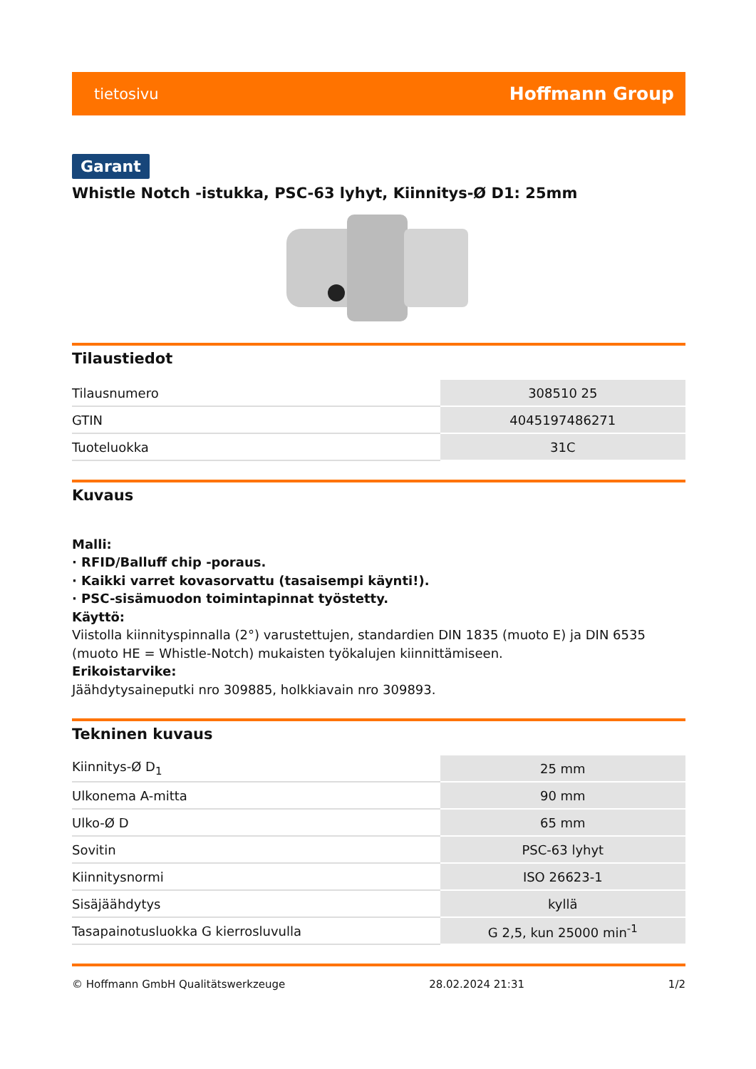tietosivu Hoffmann Group
Garant
Whistle Notch -istukka, PSC-63 lyhyt, Kiinnitys-Ø D1: 25mm
Tilaustiedot
| Tilausnumero | 308510 25 |
| GTIN | 4045197486271 |
| Tuoteluokka | 31C |
Kuvaus
Malli:
· RFID/Balluff chip -poraus.
· Kaikki varret kovasorvattu (tasaisempi käynti!).
· PSC-sisämuodon toimintapinnat työstetty.
Käyttö:
Viistolla kiinnityspinnalla (2°) varustettujen, standardien DIN 1835 (muoto E) ja DIN 6535 (muoto HE = Whistle-Notch) mukaisten työkalujen kiinnittämiseen.
Erikoistarvike:
Jäähdytysaineputki nro 309885, holkkiavain nro 309893.
Tekninen kuvaus
| Kiinnitys-Ø D<sub>1</sub> | 25 mm |
| Ulkonema A-mitta | 90 mm |
| Ulko-Ø D | 65 mm |
| Sovitin | PSC-63 lyhyt |
| Kiinnitysnormi | ISO 26623-1 |
| Sisäjäähdytys | kyllä |
| Tasapainotusluokka G kierrosluvulla | G 2,5, kun 25000 min<sup>-1</sup> |
© Hoffmann GmbH Qualitätswerkzeuge 28.02.2024 21:31 1/2